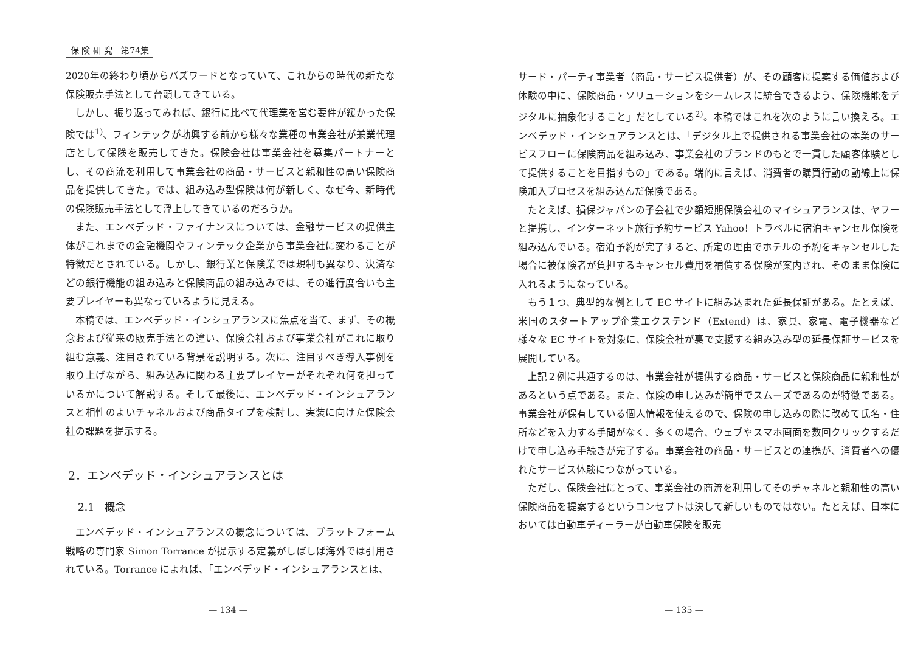保 険 研 究　第74集
2020年の終わり頃からバズワードとなっていて、これからの時代の新たな保険販売手法として台頭してきている。
しかし、振り返ってみれば、銀行に比べて代理業を営む要件が緩かった保険では<sup>1)</sup>、フィンテックが勃興する前から様々な業種の事業会社が兼業代理店として保険を販売してきた。保険会社は事業会社を募集パートナーとし、その商流を利用して事業会社の商品・サービスと親和性の高い保険商品を提供してきた。では、組み込み型保険は何が新しく、なぜ今、新時代の保険販売手法として浮上してきているのだろうか。
また、エンベデッド・ファイナンスについては、金融サービスの提供主体がこれまでの金融機関やフィンテック企業から事業会社に変わることが特徴だとされている。しかし、銀行業と保険業では規制も異なり、決済などの銀行機能の組み込みと保険商品の組み込みでは、その進行度合いも主要プレイヤーも異なっているように見える。
本稿では、エンベデッド・インシュアランスに焦点を当て、まず、その概念および従来の販売手法との違い、保険会社および事業会社がこれに取り組む意義、注目されている背景を説明する。次に、注目すべき導入事例を取り上げながら、組み込みに関わる主要プレイヤーがそれぞれ何を担っているかについて解説する。そして最後に、エンベデッド・インシュアランスと相性のよいチャネルおよび商品タイプを検討し、実装に向けた保険会社の課題を提示する。
2．エンベデッド・インシュアランスとは
2.1　概念
エンベデッド・インシュアランスの概念については、プラットフォーム戦略の専門家 Simon Torrance が提示する定義がしばしば海外では引用されている。Torrance によれば、「エンベデッド・インシュアランスとは、
— 134 —
サード・パーティ事業者（商品・サービス提供者）が、その顧客に提案する価値および体験の中に、保険商品・ソリューションをシームレスに統合できるよう、保険機能をデジタルに抽象化すること」だとしている<sup>2)</sup>。本稿ではこれを次のように言い換える。エンベデッド・インシュアランスとは、「デジタル上で提供される事業会社の本業のサービスフローに保険商品を組み込み、事業会社のブランドのもとで一貫した顧客体験として提供することを目指すもの」である。端的に言えば、消費者の購買行動の動線上に保険加入プロセスを組み込んだ保険である。
たとえば、損保ジャパンの子会社で少額短期保険会社のマイシュアランスは、ヤフーと提携し、インターネット旅行予約サービス Yahoo！トラベルに宿泊キャンセル保険を組み込んでいる。宿泊予約が完了すると、所定の理由でホテルの予約をキャンセルした場合に被保険者が負担するキャンセル費用を補償する保険が案内され、そのまま保険に入れるようになっている。
もう１つ、典型的な例として EC サイトに組み込まれた延長保証がある。たとえば、米国のスタートアップ企業エクステンド（Extend）は、家具、家電、電子機器など様々な EC サイトを対象に、保険会社が裏で支援する組み込み型の延長保証サービスを展開している。
上記２例に共通するのは、事業会社が提供する商品・サービスと保険商品に親和性があるという点である。また、保険の申し込みが簡単でスムーズであるのが特徴である。事業会社が保有している個人情報を使えるので、保険の申し込みの際に改めて氏名・住所などを入力する手間がなく、多くの場合、ウェブやスマホ画面を数回クリックするだけで申し込み手続きが完了する。事業会社の商品・サービスとの連携が、消費者への優れたサービス体験につながっている。
ただし、保険会社にとって、事業会社の商流を利用してそのチャネルと親和性の高い保険商品を提案するというコンセプトは決して新しいものではない。たとえば、日本においては自動車ディーラーが自動車保険を販売
— 135 —